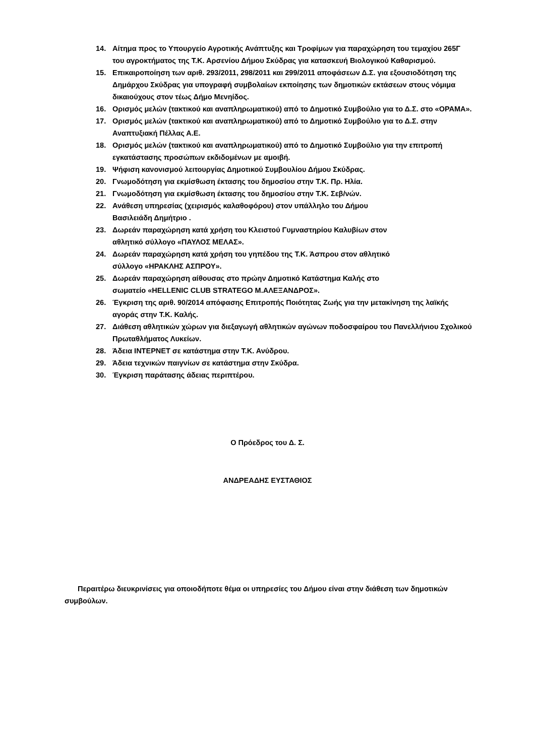14. Αίτημα προς το Υπουργείο Αγροτικής Ανάπτυξης και Τροφίμων για παραχώρηση του τεμαχίου 265Γ του αγροκτήματος της Τ.Κ. Αρσενίου Δήμου Σκύδρας για κατασκευή Βιολογικού Καθαρισμού.
15. Επικαιροποίηση των αριθ. 293/2011, 298/2011 και 299/2011 αποφάσεων Δ.Σ. για εξουσιοδότηση της Δημάρχου Σκύδρας για υπογραφή συμβολαίων εκποίησης των δημοτικών εκτάσεων στους νόμιμα δικαιούχους στον τέως Δήμο Μενηίδος.
16. Ορισμός μελών (τακτικού και αναπληρωματικού) από το Δημοτικό Συμβούλιο για το Δ.Σ. στο «ΟΡΑΜΑ».
17. Ορισμός μελών (τακτικού και αναπληρωματικού) από το Δημοτικό Συμβούλιο για το Δ.Σ. στην Αναπτυξιακή Πέλλας Α.Ε.
18. Ορισμός μελών (τακτικού και αναπληρωματικού) από το Δημοτικό Συμβούλιο για την επιτροπή εγκατάστασης προσώπων εκδιδομένων με αμοιβή.
19. Ψήφιση κανονισμού λειτουργίας Δημοτικού Συμβουλίου Δήμου Σκύδρας.
20. Γνωμοδότηση για εκμίσθωση έκτασης του δημοσίου στην Τ.Κ. Πρ. Ηλία.
21. Γνωμοδότηση για εκμίσθωση έκτασης του δημοσίου στην Τ.Κ. Σεβ/νών.
22. Ανάθεση υπηρεσίας (χειρισμός καλαθοφόρου) στον υπάλληλο του Δήμου
Βασιλειάδη Δημήτριο .
23. Δωρεάν παραχώρηση κατά χρήση του Κλειστού Γυμναστηρίου Καλυβίων στον
αθλητικό σύλλογο «ΠΑΥΛΟΣ ΜΕΛΑΣ».
24. Δωρεάν παραχώρηση κατά χρήση του γηπέδου της Τ.Κ. Άσπρου στον αθλητικό
σύλλογο «ΗΡΑΚΛΗΣ ΑΣΠΡΟΥ».
25. Δωρεάν παραχώρηση αίθουσας στο πρώην Δημοτικό Κατάστημα Καλής στο
σωματείο «HELLENIC CLUB STRATEGO Μ.ΑΛΕΞΑΝΔΡΟΣ».
26. Έγκριση της αριθ. 90/2014 απόφασης Επιτροπής Ποιότητας Ζωής για την μετακίνηση της λαϊκής αγοράς στην Τ.Κ. Καλής.
27. Διάθεση αθλητικών χώρων για διεξαγωγή αθλητικών αγώνων ποδοσφαίρου του Πανελλήνιου Σχολικού Πρωταθλήματος Λυκείων.
28. Άδεια ΙΝΤΕΡΝΕΤ σε κατάστημα στην Τ.Κ. Ανύδρου.
29. Άδεια τεχνικών παιγνίων σε κατάστημα στην Σκύδρα.
30. Έγκριση παράτασης άδειας περιπτέρου.
Ο Πρόεδρος του Δ. Σ.
ΑΝΔΡΕΑΔΗΣ ΕΥΣΤΑΘΙΟΣ
Περαιτέρω διευκρινίσεις για οποιοδήποτε θέμα οι υπηρεσίες του Δήμου είναι στην διάθεση των δημοτικών συμβούλων.